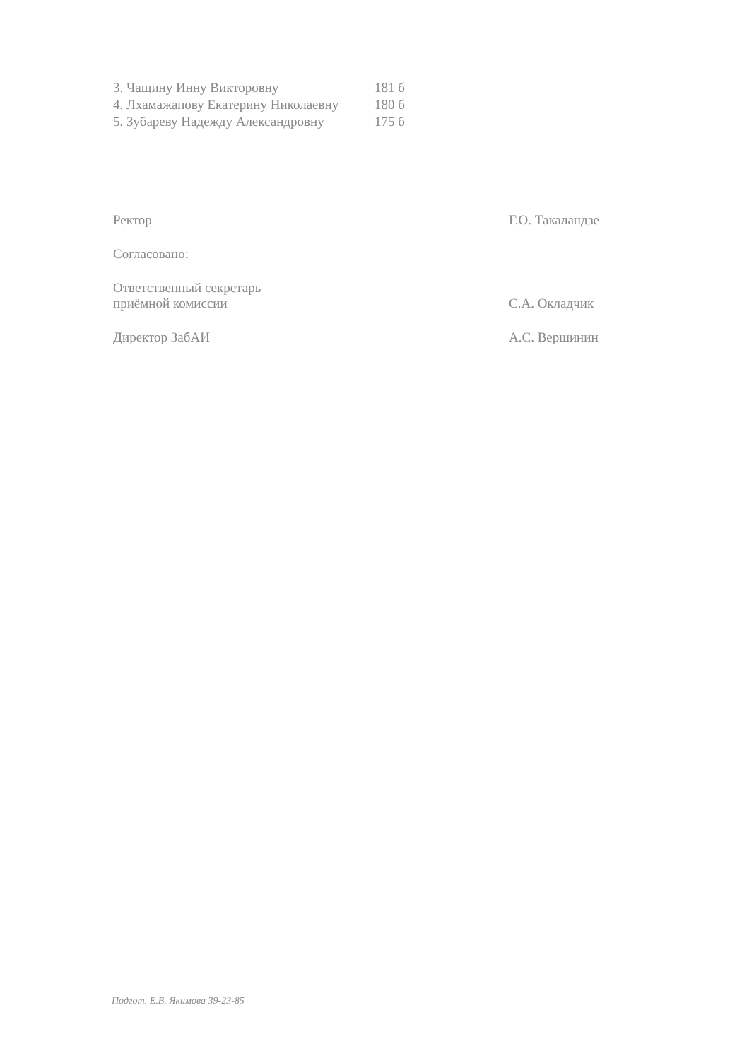3. Чащину Инну Викторовну 181 б
4. Лхамажапову Екатерину Николаевну 180 б
5. Зубареву Надежду Александровну 175 б
Ректор Г.О. Такаландзе
Согласовано:
Ответственный секретарь
приёмной комиссии С.А. Окладчик
Директор ЗабАИ А.С. Вершинин
Подгот. Е.В. Якимова 39-23-85